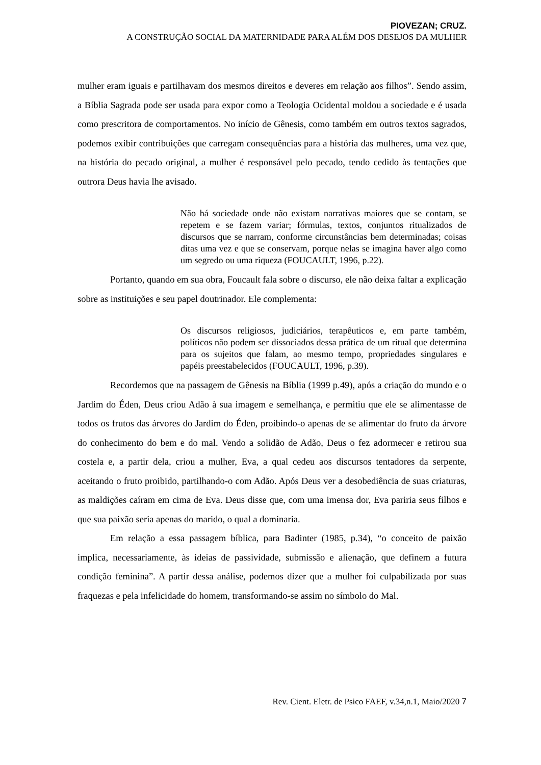PIOVEZAN; CRUZ.
A CONSTRUÇÃO SOCIAL DA MATERNIDADE PARA ALÉM DOS DESEJOS DA MULHER
mulher eram iguais e partilhavam dos mesmos direitos e deveres em relação aos filhos”. Sendo assim, a Bíblia Sagrada pode ser usada para expor como a Teologia Ocidental moldou a sociedade e é usada como prescritora de comportamentos. No início de Gênesis, como também em outros textos sagrados, podemos exibir contribuições que carregam consequências para a história das mulheres, uma vez que, na história do pecado original, a mulher é responsável pelo pecado, tendo cedido às tentações que outrora Deus havia lhe avisado.
Não há sociedade onde não existam narrativas maiores que se contam, se repetem e se fazem variar; fórmulas, textos, conjuntos ritualizados de discursos que se narram, conforme circunstâncias bem determinadas; coisas ditas uma vez e que se conservam, porque nelas se imagina haver algo como um segredo ou uma riqueza (FOUCAULT, 1996, p.22).
Portanto, quando em sua obra, Foucault fala sobre o discurso, ele não deixa faltar a explicação sobre as instituições e seu papel doutrinador. Ele complementa:
Os discursos religiosos, judiciários, terapêuticos e, em parte também, políticos não podem ser dissociados dessa prática de um ritual que determina para os sujeitos que falam, ao mesmo tempo, propriedades singulares e papéis preestabelecidos (FOUCAULT, 1996, p.39).
Recordemos que na passagem de Gênesis na Bíblia (1999 p.49), após a criação do mundo e o Jardim do Éden, Deus criou Adão à sua imagem e semelhança, e permitiu que ele se alimentasse de todos os frutos das árvores do Jardim do Éden, proibindo-o apenas de se alimentar do fruto da árvore do conhecimento do bem e do mal. Vendo a solidão de Adão, Deus o fez adormecer e retirou sua costela e, a partir dela, criou a mulher, Eva, a qual cedeu aos discursos tentadores da serpente, aceitando o fruto proibido, partilhando-o com Adão. Após Deus ver a desobediência de suas criaturas, as maldições caíram em cima de Eva. Deus disse que, com uma imensa dor, Eva pariria seus filhos e que sua paixão seria apenas do marido, o qual a dominaria.
Em relação a essa passagem bíblica, para Badinter (1985, p.34), “o conceito de paixão implica, necessariamente, às ideias de passividade, submissão e alienação, que definem a futura condição feminina”. A partir dessa análise, podemos dizer que a mulher foi culpabilizada por suas fraquezas e pela infelicidade do homem, transformando-se assim no símbolo do Mal.
Rev. Cient. Eletr. de Psico FAEF, v.34,n.1, Maio/2020 7